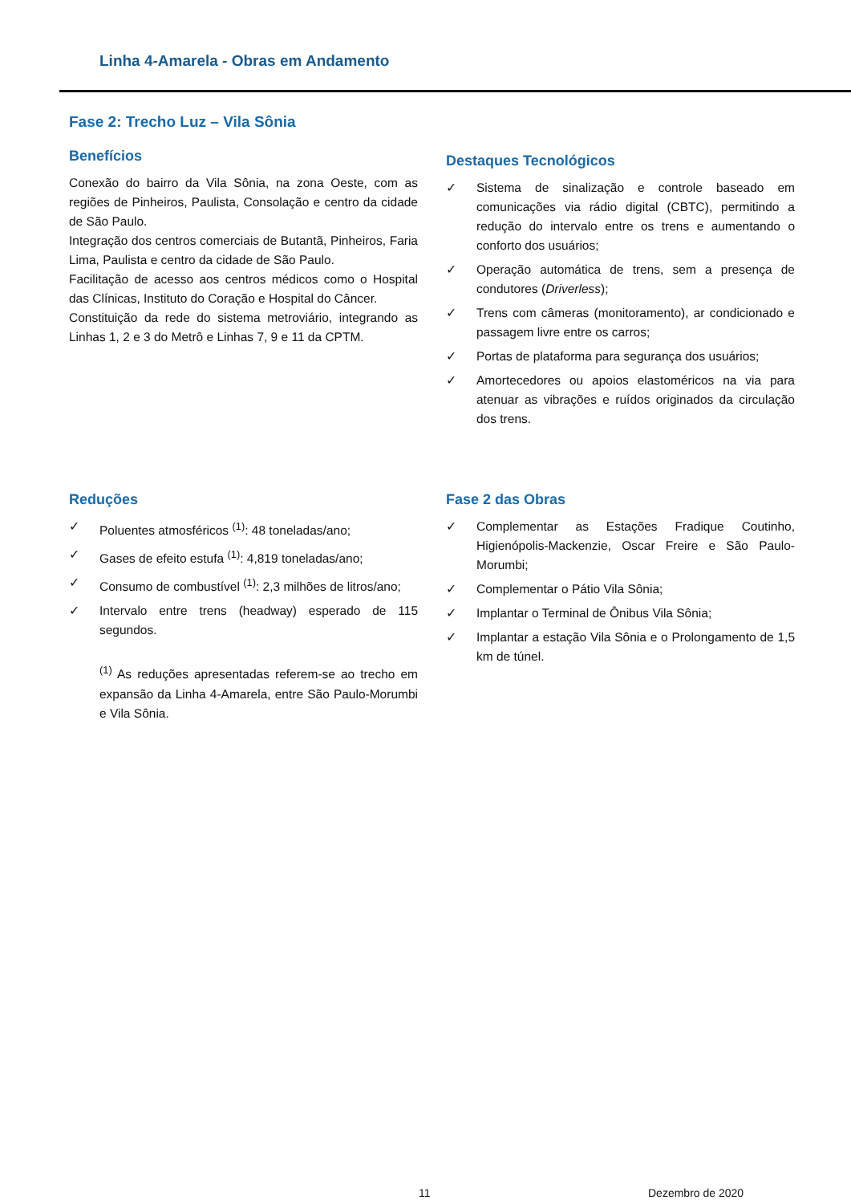Linha 4-Amarela - Obras em Andamento
Fase 2: Trecho Luz – Vila Sônia
Benefícios
Conexão do bairro da Vila Sônia, na zona Oeste, com as regiões de Pinheiros, Paulista, Consolação e centro da cidade de São Paulo.
Integração dos centros comerciais de Butantã, Pinheiros, Faria Lima, Paulista e centro da cidade de São Paulo.
Facilitação de acesso aos centros médicos como o Hospital das Clínicas, Instituto do Coração e Hospital do Câncer.
Constituição da rede do sistema metroviário, integrando as Linhas 1, 2 e 3 do Metrô e Linhas 7, 9 e 11 da CPTM.
Destaques Tecnológicos
✓ Sistema de sinalização e controle baseado em comunicações via rádio digital (CBTC), permitindo a redução do intervalo entre os trens e aumentando o conforto dos usuários;
✓ Operação automática de trens, sem a presença de condutores (Driverless);
✓ Trens com câmeras (monitoramento), ar condicionado e passagem livre entre os carros;
✓ Portas de plataforma para segurança dos usuários;
✓ Amortecedores ou apoios elastoméricos na via para atenuar as vibrações e ruídos originados da circulação dos trens.
Reduções
✓ Poluentes atmosféricos <sup>(1)</sup>: 48 toneladas/ano;
✓ Gases de efeito estufa <sup>(1)</sup>: 4,819 toneladas/ano;
✓ Consumo de combustível <sup>(1)</sup>: 2,3 milhões de litros/ano;
✓ Intervalo entre trens (headway) esperado de 115 segundos.
<sup>(1)</sup> As reduções apresentadas referem-se ao trecho em expansão da Linha 4-Amarela, entre São Paulo-Morumbi e Vila Sônia.
Fase 2 das Obras
✓ Complementar as Estações Fradique Coutinho, Higienópolis-Mackenzie, Oscar Freire e São Paulo-Morumbi;
✓ Complementar o Pátio Vila Sônia;
✓ Implantar o Terminal de Ônibus Vila Sônia;
✓ Implantar a estação Vila Sônia e o Prolongamento de 1,5 km de túnel.
11 Dezembro de 2020